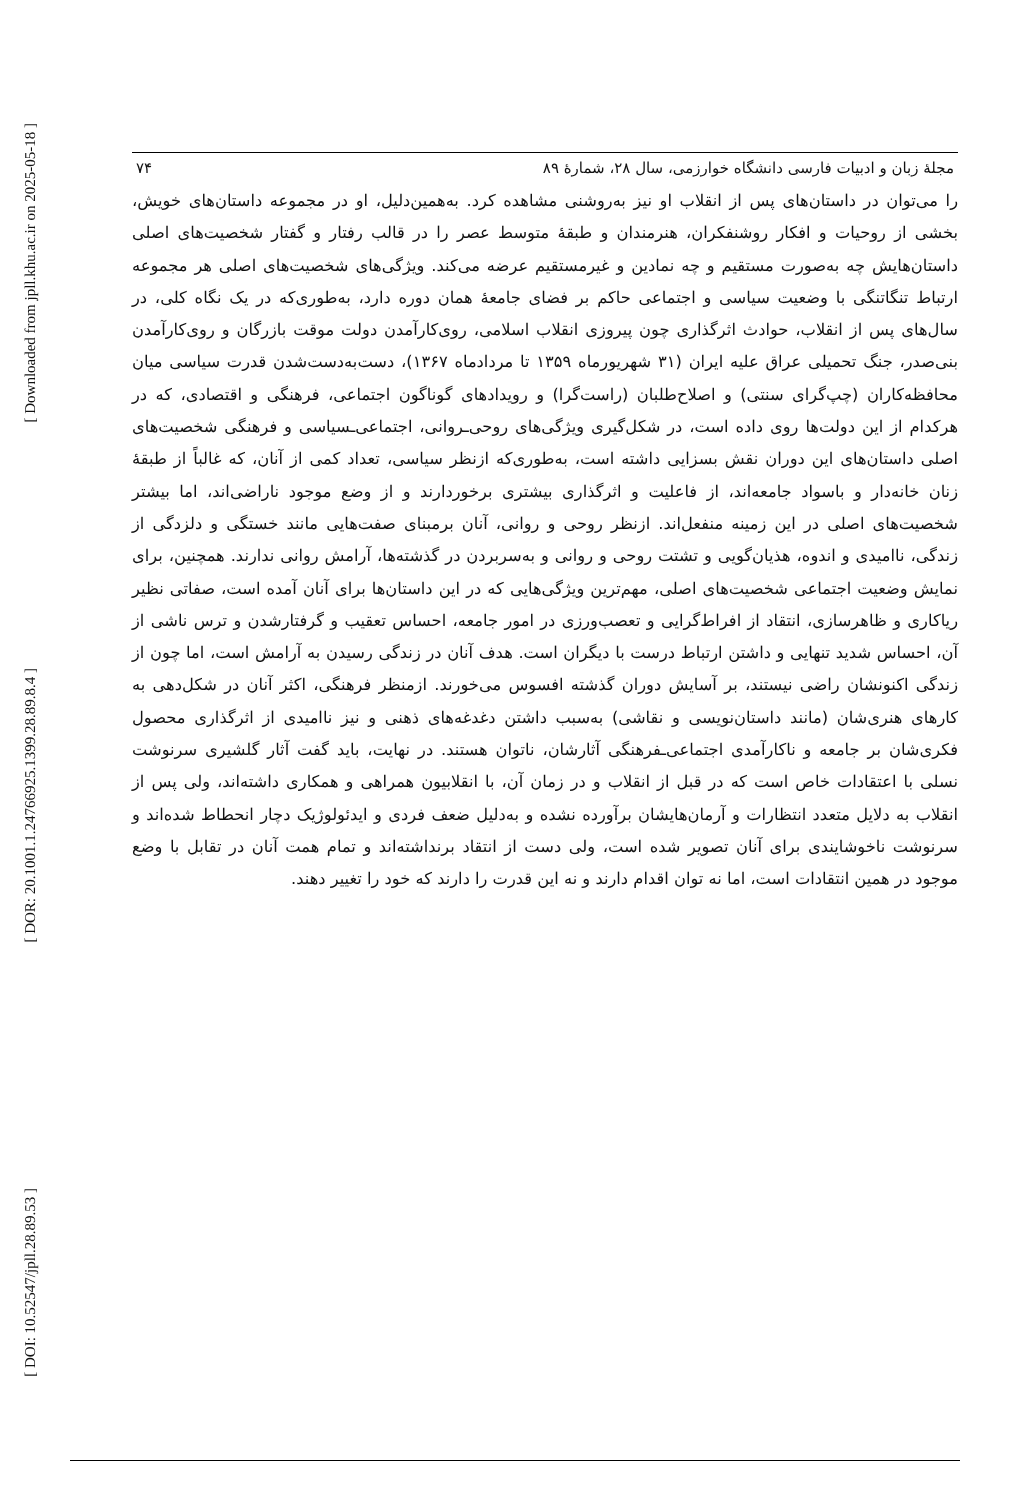[ Downloaded from jpll.khu.ac.ir on 2025-05-18 ]
[ DOR: 20.1001.1.24766925.1399.28.89.8.4 ]
[ DOI: 10.52547/jpll.28.89.53 ]
مجلهٔ زبان و ادبیات فارسی دانشگاه خوارزمی، سال ۲۸، شمارهٔ ۸۹ ۷۴
را می‌توان در داستان‌های پس از انقلاب او نیز به‌روشنی مشاهده کرد. به‌همین‌دلیل، او در مجموعه داستان‌های خویش، بخشی از روحیات و افکار روشنفکران، هنرمندان و طبقهٔ متوسط عصر را در قالب رفتار و گفتار شخصیت‌های اصلی داستان‌هایش چه به‌صورت مستقیم و چه نمادین و غیرمستقیم عرضه می‌کند. ویژگی‌های شخصیت‌های اصلی هر مجموعه ارتباط تنگاتنگی با وضعیت سیاسی و اجتماعی حاکم بر فضای جامعهٔ همان دوره دارد، به‌طوری‌که در یک نگاه کلی، در سال‌های پس از انقلاب، حوادث اثرگذاری چون پیروزی انقلاب اسلامی، روی‌کارآمدن دولت موقت بازرگان و روی‌کارآمدن بنی‌صدر، جنگ تحمیلی عراق علیه ایران (۳۱ شهریورماه ۱۳۵۹ تا مردادماه ۱۳۶۷)، دست‌به‌دست‌شدن قدرت سیاسی میان محافظه‌کاران (چپ‌گرای سنتی) و اصلاح‌طلبان (راست‌گرا) و رویدادهای گوناگون اجتماعی، فرهنگی و اقتصادی، که در هرکدام از این دولت‌ها روی داده است، در شکل‌گیری ویژگی‌های روحی‌ـروانی، اجتماعی‌ـسیاسی و فرهنگی شخصیت‌های اصلی داستان‌های این دوران نقش بسزایی داشته است، به‌طوری‌که ازنظر سیاسی، تعداد کمی از آنان، که غالباً از طبقهٔ زنان خانه‌دار و باسواد جامعه‌اند، از فاعلیت و اثرگذاری بیشتری برخوردارند و از وضع موجود ناراضی‌اند، اما بیشتر شخصیت‌های اصلی در این زمینه منفعل‌اند. ازنظر روحی و روانی، آنان برمبنای صفت‌هایی مانند خستگی و دلزدگی از زندگی، ناامیدی و اندوه، هذیان‌گویی و تشتت روحی و روانی و به‌سربردن در گذشته‌ها، آرامش روانی ندارند. همچنین، برای نمایش وضعیت اجتماعی شخصیت‌های اصلی، مهم‌ترین ویژگی‌هایی که در این داستان‌ها برای آنان آمده است، صفاتی نظیر ریاکاری و ظاهرسازی، انتقاد از افراط‌گرایی و تعصب‌ورزی در امور جامعه، احساس تعقیب و گرفتارشدن و ترس ناشی از آن، احساس شدید تنهایی و داشتن ارتباط درست با دیگران است. هدف آنان در زندگی رسیدن به آرامش است، اما چون از زندگی اکنونشان راضی نیستند، بر آسایش دوران گذشته افسوس می‌خورند. ازمنظر فرهنگی، اکثر آنان در شکل‌دهی به کارهای هنری‌شان (مانند داستان‌نویسی و نقاشی) به‌سبب داشتن دغدغه‌های ذهنی و نیز ناامیدی از اثرگذاری محصول فکری‌شان بر جامعه و ناکارآمدی اجتماعی‌ـفرهنگی آثارشان، ناتوان هستند. در نهایت، باید گفت آثار گلشیری سرنوشت نسلی با اعتقادات خاص است که در قبل از انقلاب و در زمان آن، با انقلابیون همراهی و همکاری داشته‌اند، ولی پس از انقلاب به دلایل متعدد انتظارات و آرمان‌هایشان برآورده نشده و به‌دلیل ضعف فردی و ایدئولوژیک دچار انحطاط شده‌اند و سرنوشت ناخوشایندی برای آنان تصویر شده است، ولی دست از انتقاد برنداشته‌اند و تمام همت آنان در تقابل با وضع موجود در همین انتقادات است، اما نه توان اقدام دارند و نه این قدرت را دارند که خود را تغییر دهند.